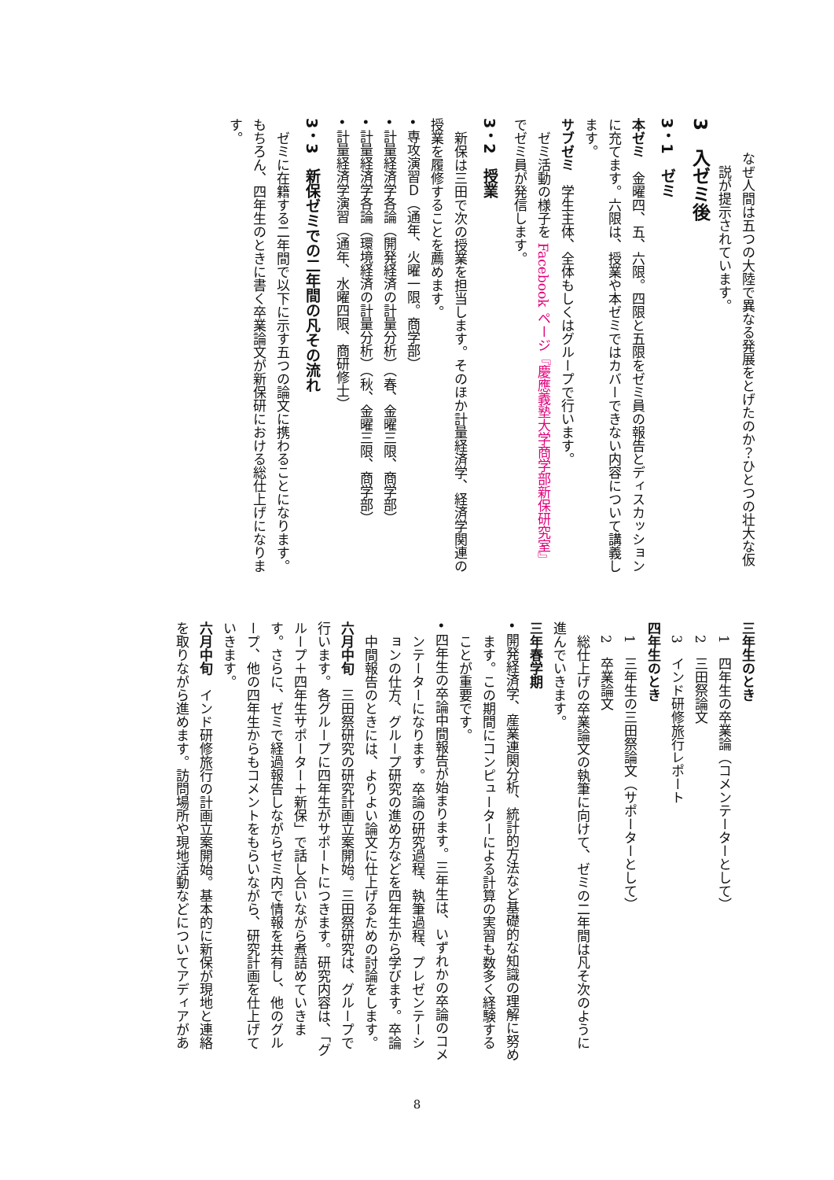なぜ人間は五つの大陸で異なる発展をとげたのか？ひとつの壮大な仮説が提示されています。
3　入ゼミ後
3・1　ゼミ
本ゼミ　金曜四、五、六限。四限と五限をゼミ員の報告とディスカッションに充てます。六限は、授業や本ゼミではカバーできない内容について講義します。
サブゼミ　学生主体、全体もしくはグループで行います。
ゼミ活動の様子を Facebook ページ『慶應義塾大学商学部新保研究室』でゼミ員が発信します。
3・2　授業
新保は三田で次の授業を担当します。そのほか計量経済学、経済学関連の授業を履修することを薦めます。
• 専攻演習Ｄ（通年、火曜一限。商学部）
• 計量経済学各論（開発経済の計量分析）（春、金曜三限、商学部）
• 計量経済学各論（環境経済の計量分析）（秋、金曜三限、商学部）
• 計量経済学演習（通年、水曜四限、商研修士）
3・3　新保ゼミでの二年間の凡その流れ
ゼミに在籍する二年間で以下に示す五つの論文に携わることになります。もちろん、四年生のときに書く卒業論文が新保研における総仕上げになります。
三年生のとき
1　四年生の卒業論（コメンテーターとして）
2　三田祭論文
3　インド研修旅行レポート
四年生のとき
1　三年生の三田祭論文（サポーターとして）
2　卒業論文
総仕上げの卒業論文の執筆に向けて、ゼミの二年間は凡そ次のように進んでいきます。
三年春学期
• 開発経済学、産業連関分析、統計的方法など基礎的な知識の理解に努めます。この期間にコンピューターによる計算の実習も数多く経験することが重要です。
• 四年生の卒論中間報告が始まります。三年生は、いずれかの卒論のコメンテーターになります。卒論の研究過程、執筆過程、プレゼンテーションの仕方、グループ研究の進め方などを四年生から学びます。卒論中間報告のときには、よりよい論文に仕上げるための討論をします。
六月中旬　三田祭研究の研究計画立案開始。三田祭研究は、グループで行います。各グループに四年生がサポートにつきます。研究内容は、「グループ＋四年生サポーター＋新保」で話し合いながら煮詰めていきます。さらに、ゼミで経過報告しながらゼミ内で情報を共有し、他のグループ、他の四年生からもコメントをもらいながら、研究計画を仕上げていきます。
六月中旬　インド研修旅行の計画立案開始。基本的に新保が現地と連絡を取りながら進めます。訪問場所や現地活動などについてアディアがあ
8